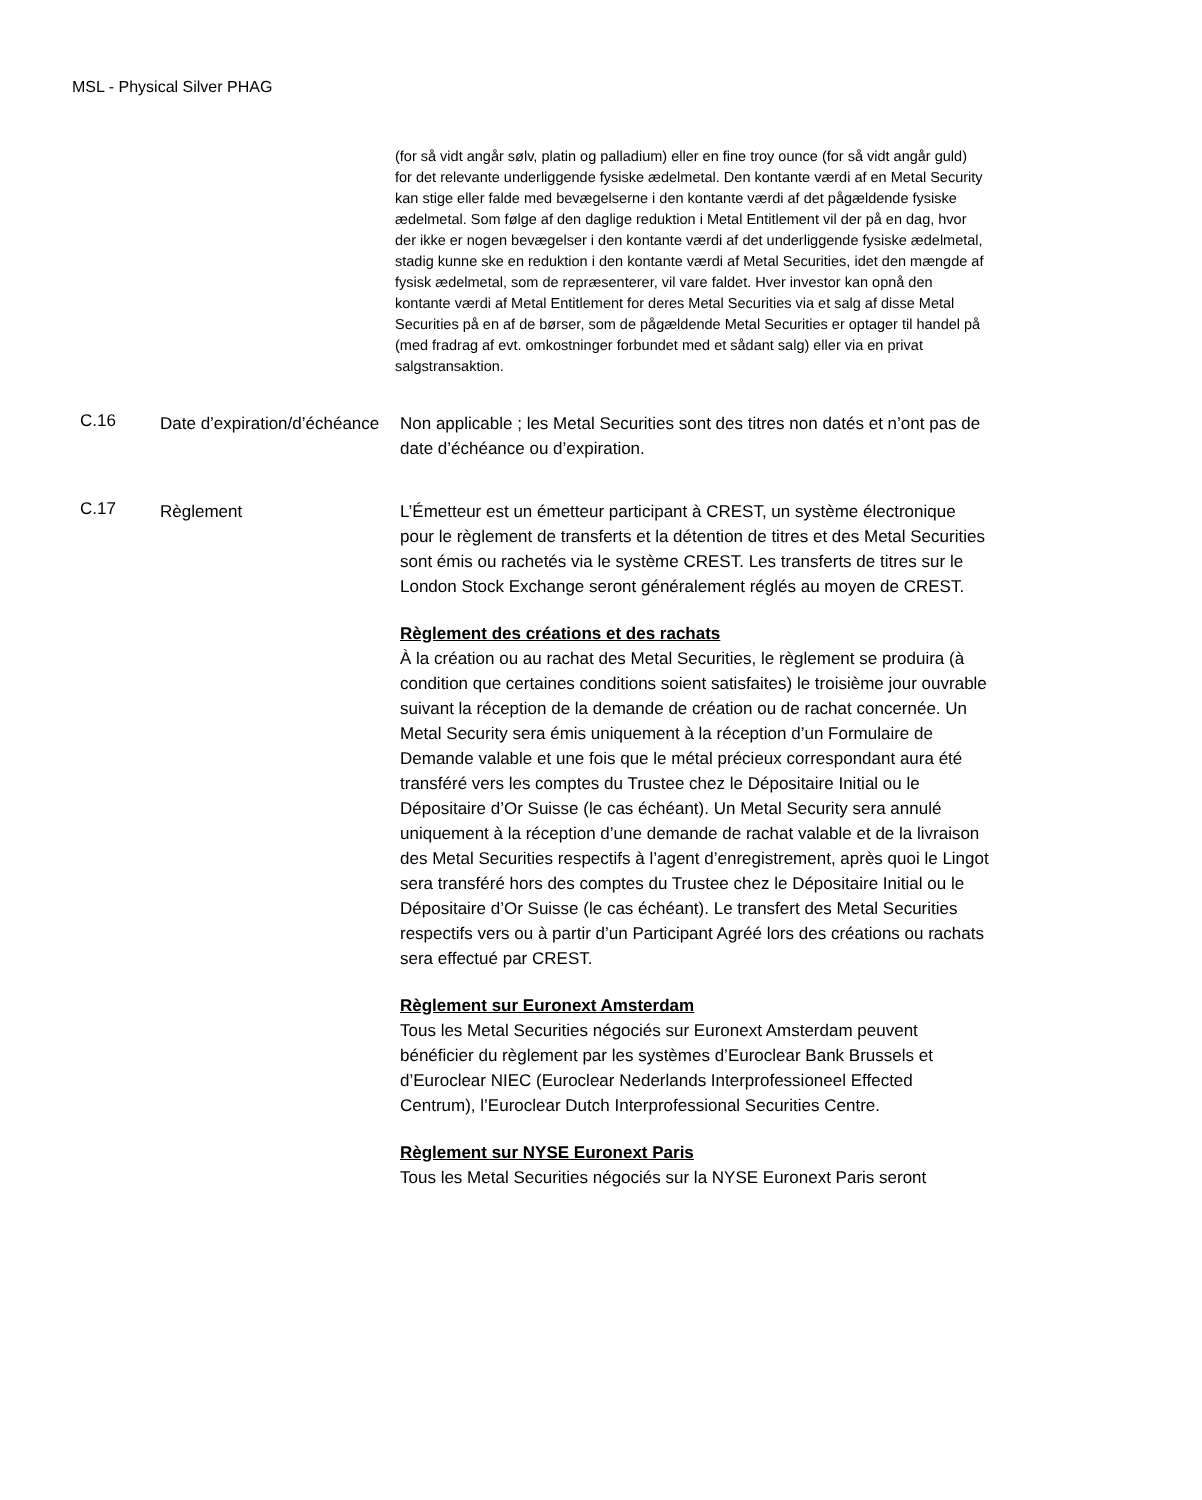MSL - Physical Silver PHAG
(for så vidt angår sølv, platin og palladium) eller en fine troy ounce (for så vidt angår guld) for det relevante underliggende fysiske ædelmetal. Den kontante værdi af en Metal Security kan stige eller falde med bevægelserne i den kontante værdi af det pågældende fysiske ædelmetal. Som følge af den daglige reduktion i Metal Entitlement vil der på en dag, hvor der ikke er nogen bevægelser i den kontante værdi af det underliggende fysiske ædelmetal, stadig kunne ske en reduktion i den kontante værdi af Metal Securities, idet den mængde af fysisk ædelmetal, som de repræsenterer, vil vare faldet. Hver investor kan opnå den kontante værdi af Metal Entitlement for deres Metal Securities via et salg af disse Metal Securities på en af de børser, som de pågældende Metal Securities er optager til handel på (med fradrag af evt. omkostninger forbundet med et sådant salg) eller via en privat salgstransaktion.
C.16
Date d’expiration/d’échéance
Non applicable ; les Metal Securities sont des titres non datés et n’ont pas de date d’échéance ou d’expiration.
C.17
Règlement L’Émetteur est un émetteur participant à CREST, un système électronique pour le règlement de transferts et la détention de titres et des Metal Securities sont émis ou rachetés via le système CREST. Les transferts de titres sur le London Stock Exchange seront généralement réglés au moyen de CREST.
Règlement des créations et des rachats
À la création ou au rachat des Metal Securities, le règlement se produira (à condition que certaines conditions soient satisfaites) le troisième jour ouvrable suivant la réception de la demande de création ou de rachat concernée. Un Metal Security sera émis uniquement à la réception d’un Formulaire de Demande valable et une fois que le métal précieux correspondant aura été transféré vers les comptes du Trustee chez le Dépositaire Initial ou le Dépositaire d’Or Suisse (le cas échéant). Un Metal Security sera annulé uniquement à la réception d’une demande de rachat valable et de la livraison des Metal Securities respectifs à l’agent d’enregistrement, après quoi le Lingot sera transféré hors des comptes du Trustee chez le Dépositaire Initial ou le Dépositaire d’Or Suisse (le cas échéant). Le transfert des Metal Securities respectifs vers ou à partir d’un Participant Agréé lors des créations ou rachats sera effectué par CREST.
Règlement sur Euronext Amsterdam
Tous les Metal Securities négociés sur Euronext Amsterdam peuvent bénéficier du règlement par les systèmes d’Euroclear Bank Brussels et d’Euroclear NIEC (Euroclear Nederlands Interprofessioneel Effected Centrum), l’Euroclear Dutch Interprofessional Securities Centre.
Règlement sur NYSE Euronext Paris
Tous les Metal Securities négociés sur la NYSE Euronext Paris seront